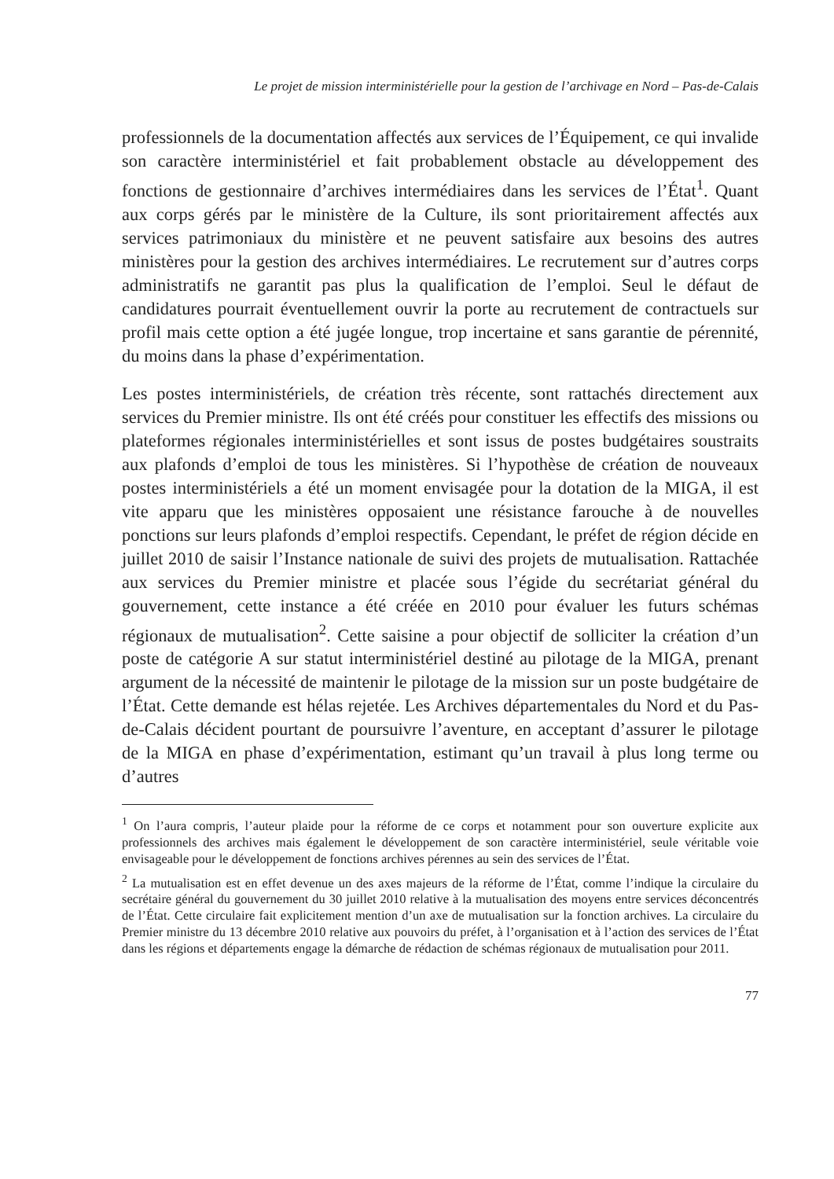Le projet de mission interministérielle pour la gestion de l’archivage en Nord – Pas-de-Calais
professionnels de la documentation affectés aux services de l’Équipement, ce qui invalide son caractère interministériel et fait probablement obstacle au développement des fonctions de gestionnaire d’archives intermédiaires dans les services de l’État<sup>1</sup>. Quant aux corps gérés par le ministère de la Culture, ils sont prioritairement affectés aux services patrimoniaux du ministère et ne peuvent satisfaire aux besoins des autres ministères pour la gestion des archives intermédiaires. Le recrutement sur d’autres corps administratifs ne garantit pas plus la qualification de l’emploi. Seul le défaut de candidatures pourrait éventuellement ouvrir la porte au recrutement de contractuels sur profil mais cette option a été jugée longue, trop incertaine et sans garantie de pérennité, du moins dans la phase d’expérimentation.
Les postes interministériels, de création très récente, sont rattachés directement aux services du Premier ministre. Ils ont été créés pour constituer les effectifs des missions ou plateformes régionales interministérielles et sont issus de postes budgétaires soustraits aux plafonds d’emploi de tous les ministères. Si l’hypothèse de création de nouveaux postes interministériels a été un moment envisagée pour la dotation de la MIGA, il est vite apparu que les ministères opposaient une résistance farouche à de nouvelles ponctions sur leurs plafonds d’emploi respectifs. Cependant, le préfet de région décide en juillet 2010 de saisir l’Instance nationale de suivi des projets de mutualisation. Rattachée aux services du Premier ministre et placée sous l’égide du secrétariat général du gouvernement, cette instance a été créée en 2010 pour évaluer les futurs schémas régionaux de mutualisation<sup>2</sup>. Cette saisine a pour objectif de solliciter la création d’un poste de catégorie A sur statut interministériel destiné au pilotage de la MIGA, prenant argument de la nécessité de maintenir le pilotage de la mission sur un poste budgétaire de l’État. Cette demande est hélas rejetée. Les Archives départementales du Nord et du Pas-de-Calais décident pourtant de poursuivre l’aventure, en acceptant d’assurer le pilotage de la MIGA en phase d’expérimentation, estimant qu’un travail à plus long terme ou d’autres
<sup>1</sup> On l’aura compris, l’auteur plaide pour la réforme de ce corps et notamment pour son ouverture explicite aux professionnels des archives mais également le développement de son caractère interministériel, seule véritable voie envisageable pour le développement de fonctions archives pérennes au sein des services de l’État.
<sup>2</sup> La mutualisation est en effet devenue un des axes majeurs de la réforme de l’État, comme l’indique la circulaire du secrétaire général du gouvernement du 30 juillet 2010 relative à la mutualisation des moyens entre services déconcentrés de l’État. Cette circulaire fait explicitement mention d’un axe de mutualisation sur la fonction archives. La circulaire du Premier ministre du 13 décembre 2010 relative aux pouvoirs du préfet, à l’organisation et à l’action des services de l’État dans les régions et départements engage la démarche de rédaction de schémas régionaux de mutualisation pour 2011.
77